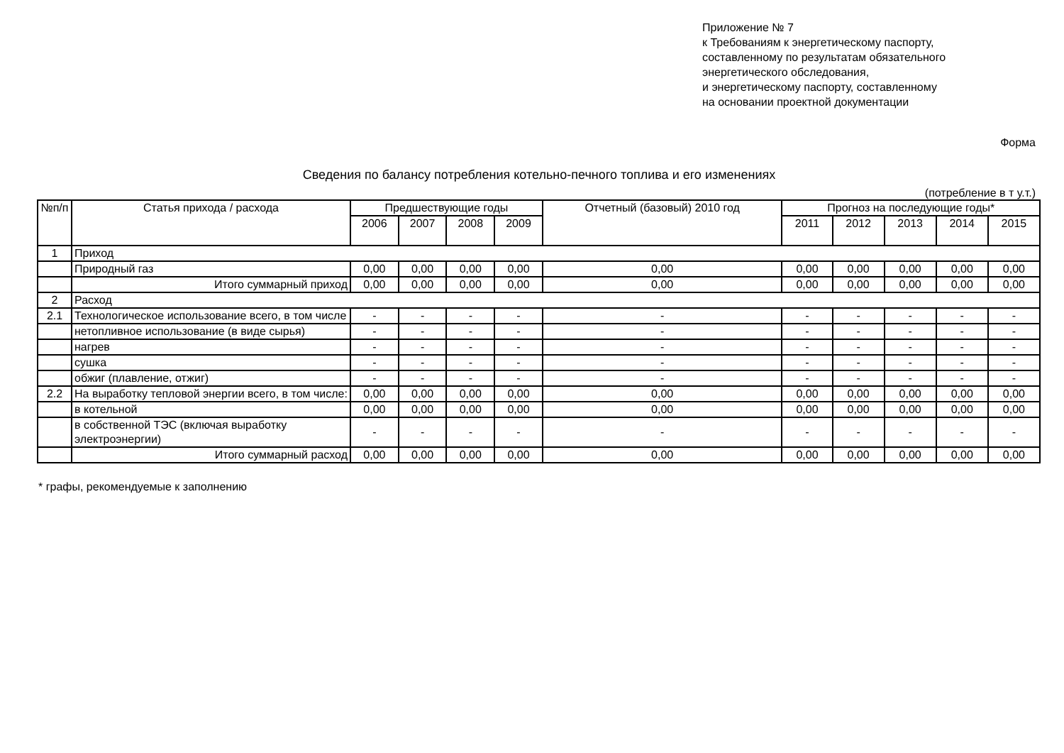Приложение № 7
к Требованиям к энергетическому паспорту,
составленному по результатам обязательного
энергетического обследования,
и энергетическому паспорту, составленному
на основании проектной документации
Форма
Сведения по балансу потребления котельно-печного топлива и его изменениях
(потребление в т у.т.)
| №п/п | Статья прихода / расхода | Предшествующие годы | | | | Отчетный (базовый) 2010 год | Прогноз на последующие годы* | | | | |
| --- | --- | --- | --- | --- | --- | --- | --- | --- | --- | --- | --- |
| | | 2006 | 2007 | 2008 | 2009 | | 2011 | 2012 | 2013 | 2014 | 2015 |
| 1 | Приход | | | | | | | | | | |
| | Природный газ | 0,00 | 0,00 | 0,00 | 0,00 | 0,00 | 0,00 | 0,00 | 0,00 | 0,00 | 0,00 |
| | Итого суммарный приход | 0,00 | 0,00 | 0,00 | 0,00 | 0,00 | 0,00 | 0,00 | 0,00 | 0,00 | 0,00 |
| 2 | Расход | | | | | | | | | | |
| 2.1 | Технологическое использование всего, в том числе | - | - | - | - | - | - | - | - | - | - |
| | нетопливное использование (в виде сырья) | - | - | - | - | - | - | - | - | - | - |
| | нагрев | - | - | - | - | - | - | - | - | - | - |
| | сушка | - | - | - | - | - | - | - | - | - | - |
| | обжиг (плавление, отжиг) | - | - | - | - | - | - | - | - | - | - |
| 2.2 | На выработку тепловой энергии всего, в том числе: | 0,00 | 0,00 | 0,00 | 0,00 | 0,00 | 0,00 | 0,00 | 0,00 | 0,00 | 0,00 |
| | в котельной | 0,00 | 0,00 | 0,00 | 0,00 | 0,00 | 0,00 | 0,00 | 0,00 | 0,00 | 0,00 |
| | в собственной ТЭС (включая выработку электроэнергии) | - | - | - | - | - | - | - | - | - | - |
| | Итого суммарный расход | 0,00 | 0,00 | 0,00 | 0,00 | 0,00 | 0,00 | 0,00 | 0,00 | 0,00 | 0,00 |
* графы, рекомендуемые к заполнению